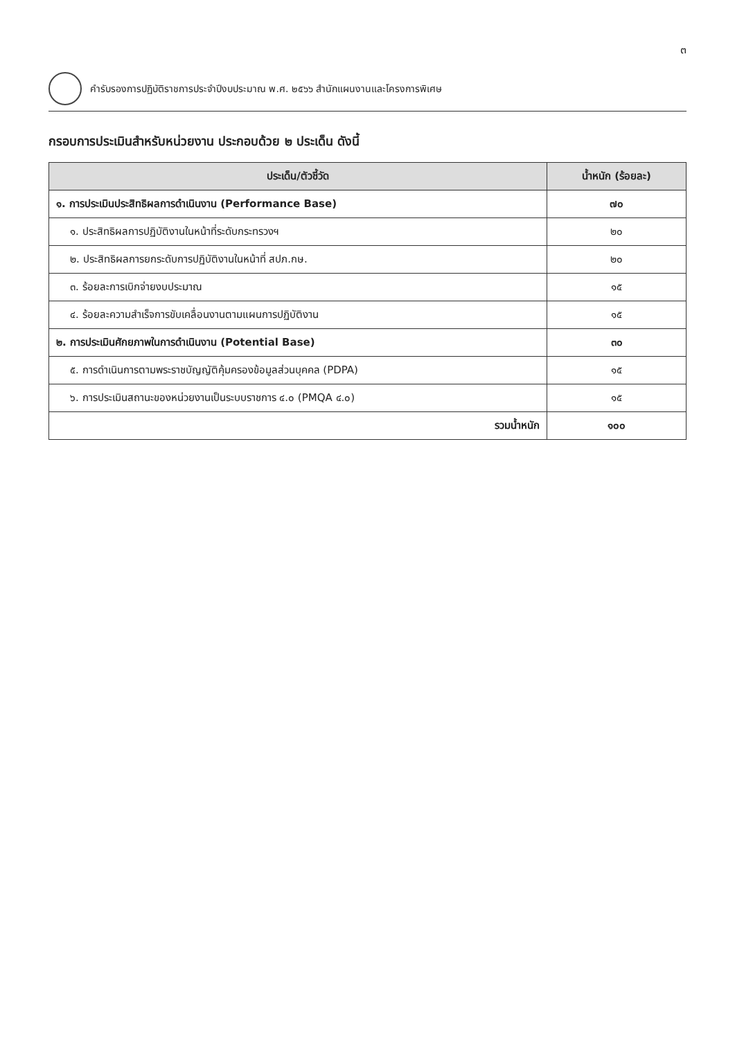๓
คำรับรองการปฏิบัติราชการประจำปีงบประมาณ พ.ศ. ๒๕๖๖ สำนักแผนงานและโครงการพิเศษ
กรอบการประเมินสำหรับหน่วยงาน ประกอบด้วย ๒ ประเด็น ดังนี้
| ประเด็น/ตัวชี้วัด | น้ำหนัก (ร้อยละ) |
| --- | --- |
| ๑. การประเมินประสิทธิผลการดำเนินงาน (Performance Base) | ๗๐ |
| ๑. ประสิทธิผลการปฏิบัติงานในหน้าที่ระดับกระทรวงฯ | ๒๐ |
| ๒. ประสิทธิผลการยกระดับการปฏิบัติงานในหน้าที่ สปภ.กษ. | ๒๐ |
| ๓. ร้อยละการเบิกจ่ายงบประมาณ | ๑๕ |
| ๔. ร้อยละความสำเร็จการขับเคลื่อนงานตามแผนการปฏิบัติงาน | ๑๕ |
| ๒. การประเมินศักยภาพในการดำเนินงาน (Potential Base) | ๓๐ |
| ๕. การดำเนินการตามพระราชบัญญัติคุ้มครองข้อมูลส่วนบุคคล (PDPA) | ๑๕ |
| ๖. การประเมินสถานะของหน่วยงานเป็นระบบราชการ ๔.๐ (PMQA ๔.๐) | ๑๕ |
| รวมน้ำหนัก | ๑๐๐ |